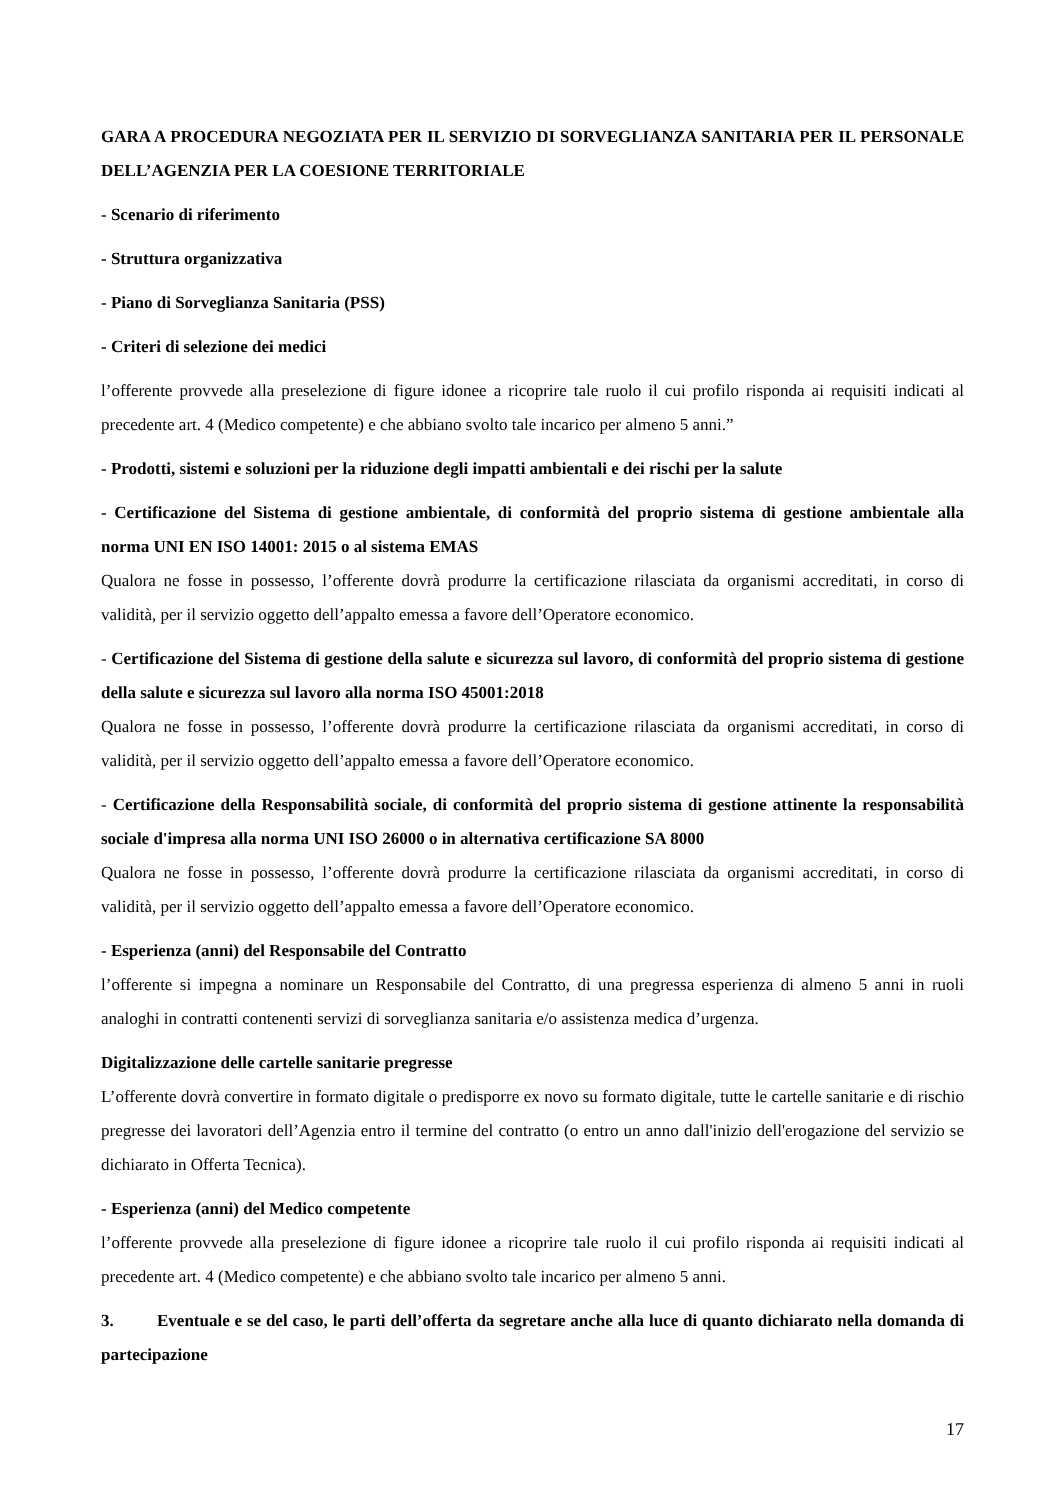GARA A PROCEDURA NEGOZIATA PER IL SERVIZIO DI SORVEGLIANZA SANITARIA PER IL PERSONALE DELL’AGENZIA PER LA COESIONE TERRITORIALE
- Scenario di riferimento
- Struttura organizzativa
- Piano di Sorveglianza Sanitaria (PSS)
- Criteri di selezione dei medici
l’offerente provvede alla preselezione di figure idonee a ricoprire tale ruolo il cui profilo risponda ai requisiti indicati al precedente art. 4 (Medico competente) e che abbiano svolto tale incarico per almeno 5 anni.”
- Prodotti, sistemi e soluzioni per la riduzione degli impatti ambientali e dei rischi per la salute
- Certificazione del Sistema di gestione ambientale, di conformità del proprio sistema di gestione ambientale alla norma UNI EN ISO 14001: 2015 o al sistema EMAS
Qualora ne fosse in possesso, l’offerente dovrà produrre la certificazione rilasciata da organismi accreditati, in corso di validità, per il servizio oggetto dell’appalto emessa a favore dell’Operatore economico.
- Certificazione del Sistema di gestione della salute e sicurezza sul lavoro, di conformità del proprio sistema di gestione della salute e sicurezza sul lavoro alla norma ISO 45001:2018
Qualora ne fosse in possesso, l’offerente dovrà produrre la certificazione rilasciata da organismi accreditati, in corso di validità, per il servizio oggetto dell’appalto emessa a favore dell’Operatore economico.
- Certificazione della Responsabilità sociale, di conformità del proprio sistema di gestione attinente la responsabilità sociale d'impresa alla norma UNI ISO 26000 o in alternativa certificazione SA 8000
Qualora ne fosse in possesso, l’offerente dovrà produrre la certificazione rilasciata da organismi accreditati, in corso di validità, per il servizio oggetto dell’appalto emessa a favore dell’Operatore economico.
- Esperienza (anni) del Responsabile del Contratto
l’offerente si impegna a nominare un Responsabile del Contratto, di una pregressa esperienza di almeno 5 anni in ruoli analoghi in contratti contenenti servizi di sorveglianza sanitaria e/o assistenza medica d’urgenza.
Digitalizzazione delle cartelle sanitarie pregresse
L’offerente dovrà convertire in formato digitale o predisporre ex novo su formato digitale, tutte le cartelle sanitarie e di rischio pregresse dei lavoratori dell’Agenzia entro il termine del contratto (o entro un anno dall'inizio dell'erogazione del servizio se dichiarato in Offerta Tecnica).
- Esperienza (anni) del Medico competente
l’offerente provvede alla preselezione di figure idonee a ricoprire tale ruolo il cui profilo risponda ai requisiti indicati al precedente art. 4 (Medico competente) e che abbiano svolto tale incarico per almeno 5 anni.
3. Eventuale e se del caso, le parti dell’offerta da segretare anche alla luce di quanto dichiarato nella domanda di partecipazione
17